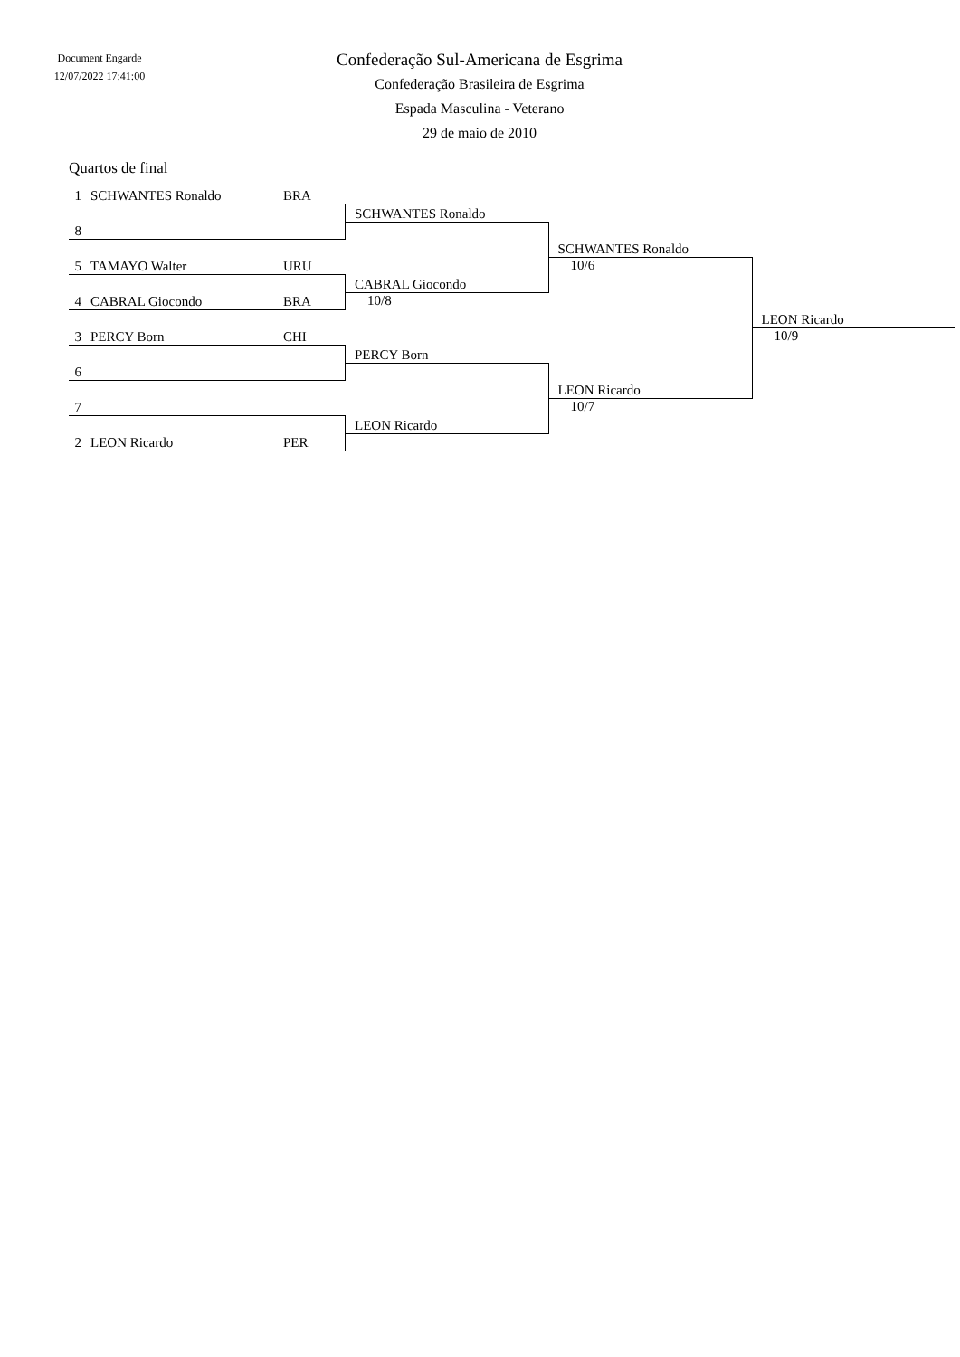Document Engarde
12/07/2022 17:41:00
Confederação Sul-Americana de Esgrima
Confederação Brasileira de Esgrima
Espada Masculina - Veterano
29 de maio de 2010
Quartos de final
| 1 | SCHWANTES Ronaldo | BRA | | | |
| | | | SCHWANTES Ronaldo | | |
| 8 | | | | | |
| | | | | SCHWANTES Ronaldo | |
| 5 | TAMAYO Walter | URU | | 10/6 | |
| | | | CABRAL Giocondo | | |
| 4 | CABRAL Giocondo | BRA | 10/8 | | |
| | | | | | LEON Ricardo |
| 3 | PERCY Born | CHI | | | 10/9 |
| | | | PERCY Born | | |
| 6 | | | | | |
| | | | | LEON Ricardo | |
| 7 | | | | 10/7 | |
| | | | LEON Ricardo | | |
| 2 | LEON Ricardo | PER | | | |